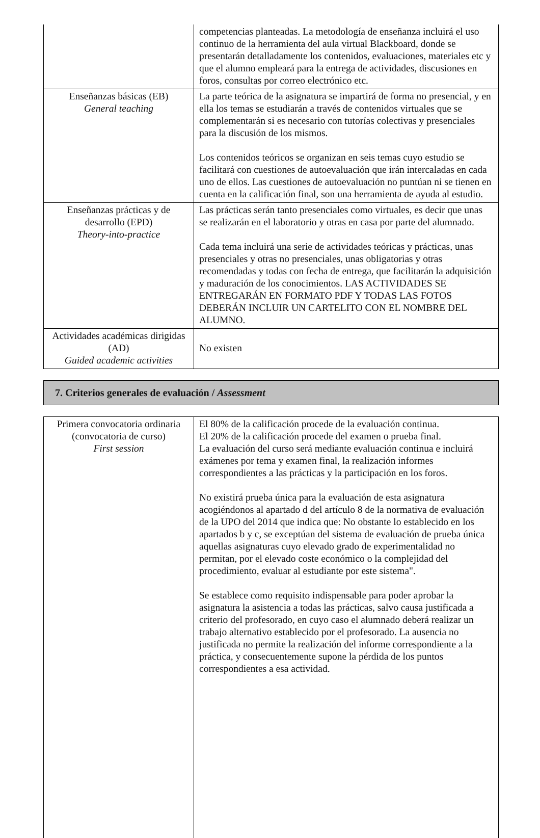| | competencias planteadas. La metodología de enseñanza incluirá el uso continuo de la herramienta del aula virtual Blackboard, donde se presentarán detalladamente los contenidos, evaluaciones, materiales etc y que el alumno empleará para la entrega de actividades, discusiones en foros, consultas por correo electrónico etc. |
| Enseñanzas básicas (EB) General teaching | La parte teórica de la asignatura se impartirá de forma no presencial, y en ella los temas se estudiarán a través de contenidos virtuales que se complementarán si es necesario con tutorías colectivas y presenciales para la discusión de los mismos. Los contenidos teóricos se organizan en seis temas cuyo estudio se facilitará con cuestiones de autoevaluación que irán intercaladas en cada uno de ellos. Las cuestiones de autoevaluación no puntúan ni se tienen en cuenta en la calificación final, son una herramienta de ayuda al estudio. |
| Enseñanzas prácticas y de desarrollo (EPD) Theory-into-practice | Las prácticas serán tanto presenciales como virtuales, es decir que unas se realizarán en el laboratorio y otras en casa por parte del alumnado. Cada tema incluirá una serie de actividades teóricas y prácticas, unas presenciales y otras no presenciales, unas obligatorias y otras recomendadas y todas con fecha de entrega, que facilitarán la adquisición y maduración de los conocimientos. LAS ACTIVIDADES SE ENTREGARÁN EN FORMATO PDF Y TODAS LAS FOTOS DEBERÁN INCLUIR UN CARTELITO CON EL NOMBRE DEL ALUMNO. |
| Actividades académicas dirigidas (AD) Guided academic activities | No existen |
7. Criterios generales de evaluación / Assessment
| Primera convocatoria ordinaria (convocatoria de curso) First session | El 80% de la calificación procede de la evaluación continua. El 20% de la calificación procede del examen o prueba final. La evaluación del curso será mediante evaluación continua e incluirá exámenes por tema y examen final, la realización informes correspondientes a las prácticas y la participación en los foros. No existirá prueba única para la evaluación de esta asignatura acogiéndonos al apartado d del artículo 8 de la normativa de evaluación de la UPO del 2014 que indica que: No obstante lo establecido en los apartados b y c, se exceptúan del sistema de evaluación de prueba única aquellas asignaturas cuyo elevado grado de experimentalidad no permitan, por el elevado coste económico o la complejidad del procedimiento, evaluar al estudiante por este sistema". Se establece como requisito indispensable para poder aprobar la asignatura la asistencia a todas las prácticas, salvo causa justificada a criterio del profesorado, en cuyo caso el alumnado deberá realizar un trabajo alternativo establecido por el profesorado. La ausencia no justificada no permite la realización del informe correspondiente a la práctica, y consecuentemente supone la pérdida de los puntos correspondientes a esa actividad. |